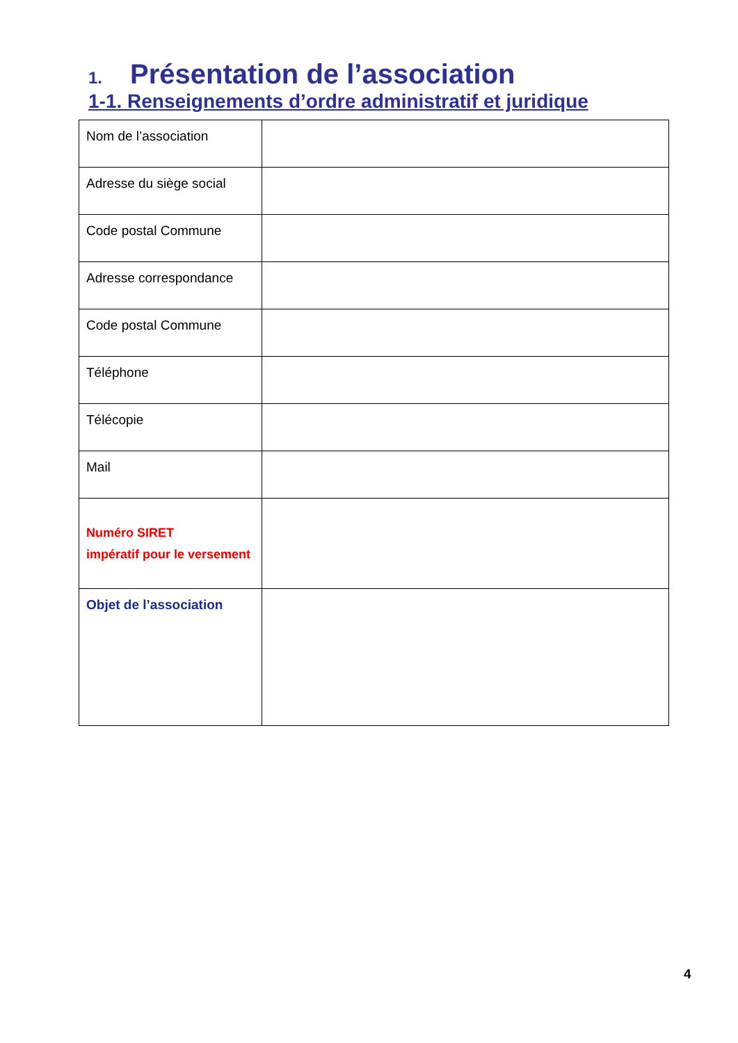1. Présentation de l’association
1-1. Renseignements d’ordre administratif et juridique
| Nom de l’association | |
| Adresse du siège social | |
| Code postal Commune | |
| Adresse correspondance | |
| Code postal Commune | |
| Téléphone | |
| Télécopie | |
| Mail | |
| Numéro SIRET impératif pour le versement | |
| Objet de l’association | |
4